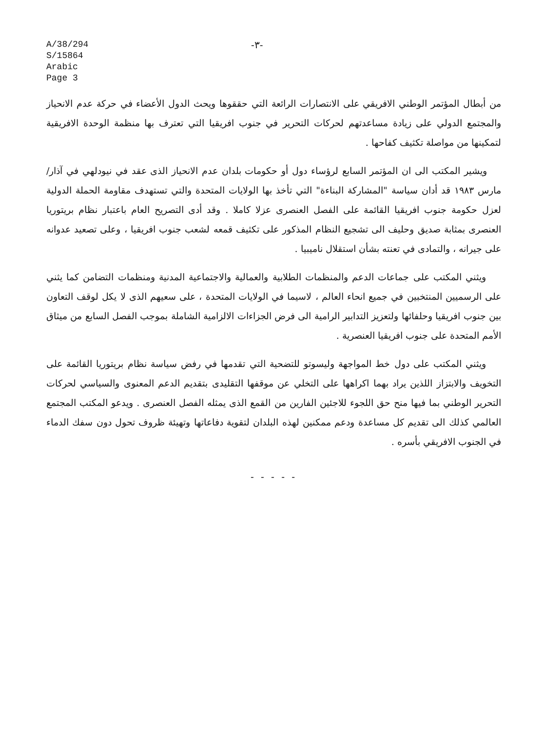A/38/294
S/15864
Arabic
Page 3
-٣-
من أبطال المؤتمر الوطني الافريقي على الانتصارات الرائعة التي حققوها ويحث الدول الأعضاء في حركة عدم الانحياز والمجتمع الدولي على زيادة مساعدتهم لحركات التحرير في جنوب افريقيا التي تعترف بها منظمة الوحدة الافريقية لتمكينها من مواصلة تكثيف كفاحها .
ويشير المكتب الى ان المؤتمر السابع لرؤساء دول أو حكومات بلدان عدم الانحياز الذى عقد في نيودلهي في آذار/مارس ١٩٨٣ قد أدان سياسة "المشاركة البناءة" التي تأخذ بها الولايات المتحدة والتي تستهدف مقاومة الحملة الدولية لعزل حكومة جنوب افريقيا القائمة على الفصل العنصرى عزلا كاملا . وقد أدى التصريح العام باعتبار نظام بريتوريا العنصرى بمثابة صديق وحليف الى تشجيع النظام المذكور على تكثيف قمعه لشعب جنوب افريقيا ، وعلى تصعيد عدوانه على جيرانه ، والتمادى في تعنته بشأن استقلال ناميبيا .
ويثني المكتب على جماعات الدعم والمنظمات الطلابية والعمالية والاجتماعية المدنية ومنظمات التضامن كما يثني على الرسميين المنتخبين في جميع انحاء العالم ، لاسيما في الولايات المتحدة ، على سعيهم الذى لا يكل لوقف التعاون بين جنوب افريقيا وحلفائها ولتعزيز التدابير الرامية الى فرض الجزاءات الالزامية الشاملة بموجب الفصل السابع من ميثاق الأمم المتحدة على جنوب افريقيا العنصرية .
ويثني المكتب على دول خط المواجهة وليسوتو للتضحية التي تقدمها في رفض سياسة نظام بريتوريا القائمة على التخويف والابتزاز اللذين يراد بهما اكراهها على التخلي عن موقفها التقليدى بتقديم الدعم المعنوى والسياسي لحركات التحرير الوطني بما فيها منح حق اللجوء للاجئين الفارين من القمع الذى يمثله الفصل العنصرى . ويدعو المكتب المجتمع العالمي كذلك الى تقديم كل مساعدة ودعم ممكنين لهذه البلدان لتقوية دفاعاتها وتهيئة ظروف تحول دون سفك الدماء في الجنوب الافريقي بأسره .
- - - - -